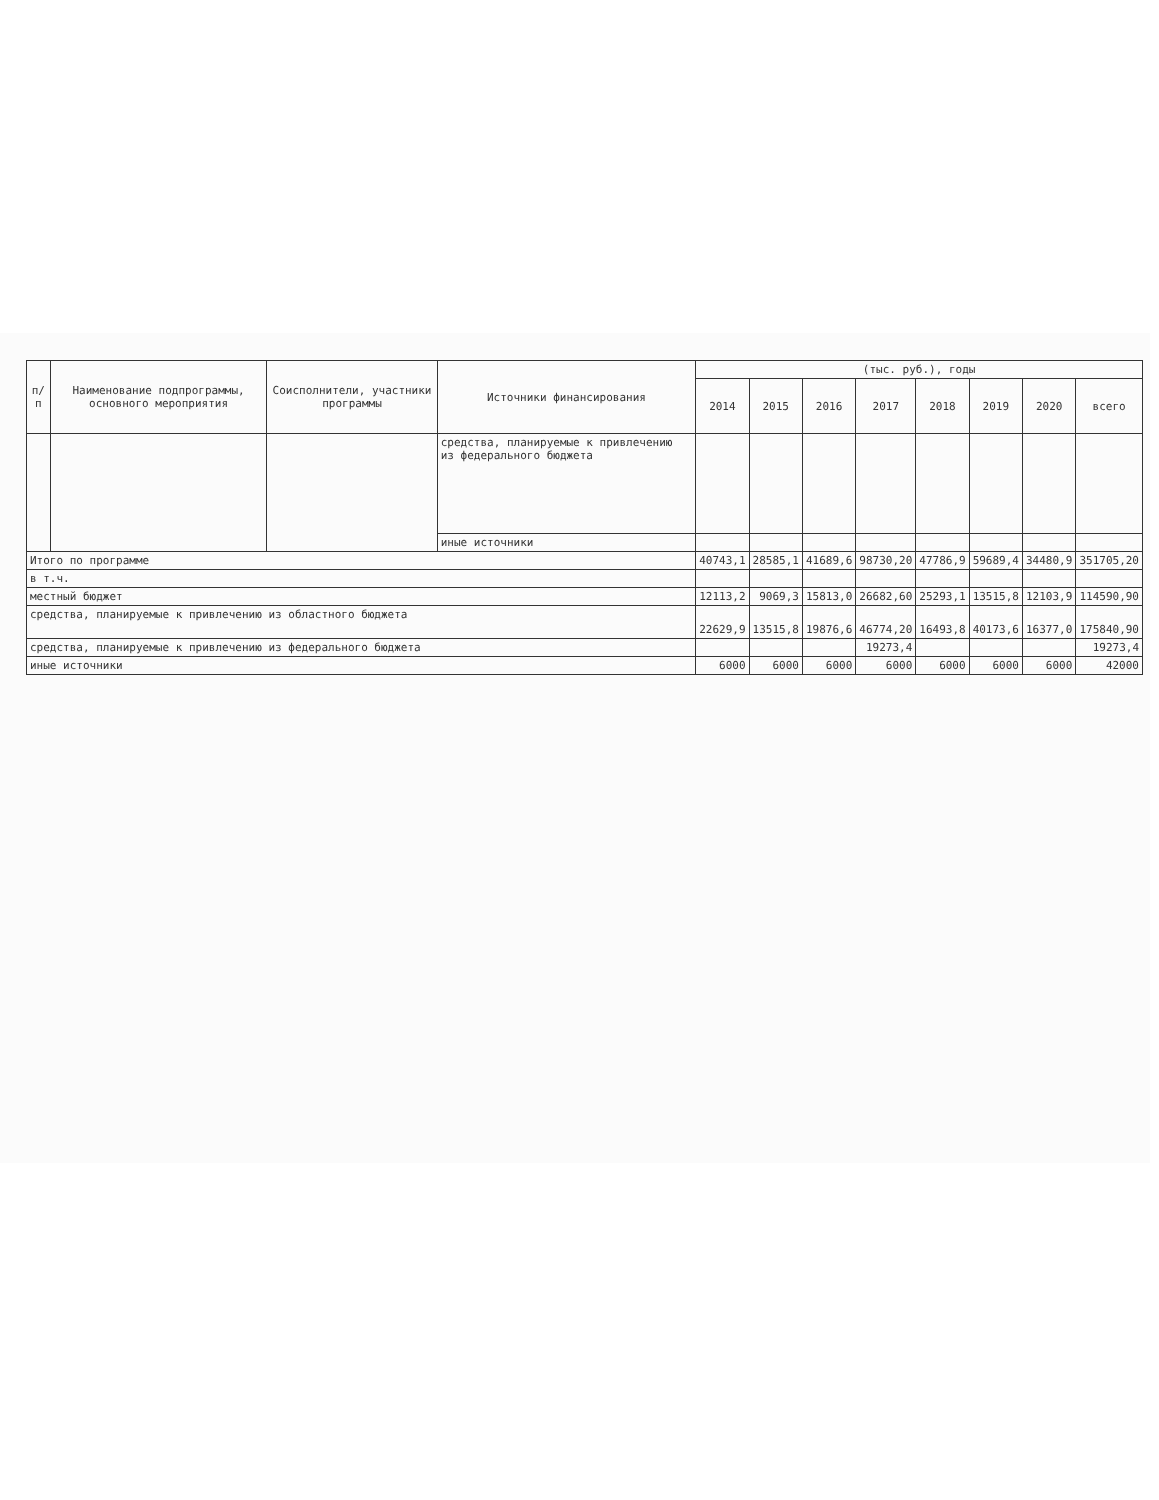| п/п | Наименование подпрограммы, основного мероприятия | Соисполнители, участники программы | Источники финансирования | (тыс. руб.), годы | | | | | | | |
| --- | --- | --- | --- | --- | --- | --- | --- | --- | --- | --- | --- |
| | | | | 2014 | 2015 | 2016 | 2017 | 2018 | 2019 | 2020 | всего |
| | | | средства, планируемые к привлечению из федерального бюджета | | | | | | | | |
| | | | иные источники | | | | | | | | |
| Итого по программе | | | | 40743,1 | 28585,1 | 41689,6 | 98730,20 | 47786,9 | 59689,4 | 34480,9 | 351705,20 |
| в т.ч. | | | | | | | | | | | |
| местный бюджет | | | | 12113,2 | 9069,3 | 15813,0 | 26682,60 | 25293,1 | 13515,8 | 12103,9 | 114590,90 |
| средства, планируемые к привлечению из областного бюджета | | | | 22629,9 | 13515,8 | 19876,6 | 46774,20 | 16493,8 | 40173,6 | 16377,0 | 175840,90 |
| средства, планируемые к привлечению из федерального бюджета | | | | | | | 19273,4 | | | | 19273,4 |
| иные источники | | | | 6000 | 6000 | 6000 | 6000 | 6000 | 6000 | 6000 | 42000 |